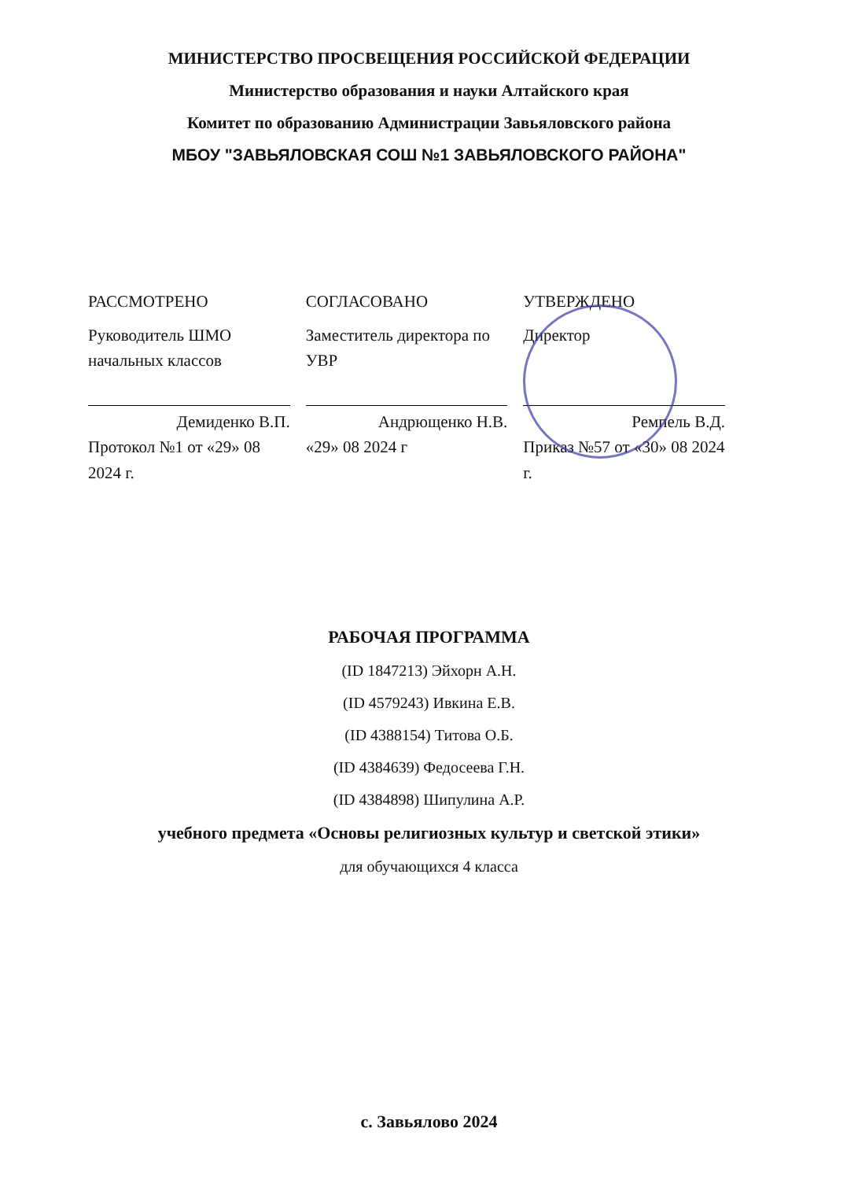МИНИСТЕРСТВО ПРОСВЕЩЕНИЯ РОССИЙСКОЙ ФЕДЕРАЦИИ
Министерство образования и науки Алтайского края
Комитет по образованию Администрации Завьяловского района
МБОУ "ЗАВЬЯЛОВСКАЯ СОШ №1 ЗАВЬЯЛОВСКОГО РАЙОНА"
РАССМОТРЕНО
Руководитель ШМО начальных классов
Демиденко В.П.
Протокол №1 от «29» 08 2024 г.
СОГЛАСОВАНО
Заместитель директора по УВР
Андрющенко Н.В.
«29» 08 2024 г
УТВЕРЖДЕНО
Директор
Ремпель В.Д.
Приказ №57 от «30» 08 2024 г.
РАБОЧАЯ ПРОГРАММА
(ID 1847213) Эйхорн А.Н.
(ID 4579243) Ивкина Е.В.
(ID 4388154) Титова О.Б.
(ID 4384639) Федосеева Г.Н.
(ID 4384898) Шипулина А.Р.
учебного предмета «Основы религиозных культур и светской этики»
для обучающихся 4 класса
с. Завьялово 2024